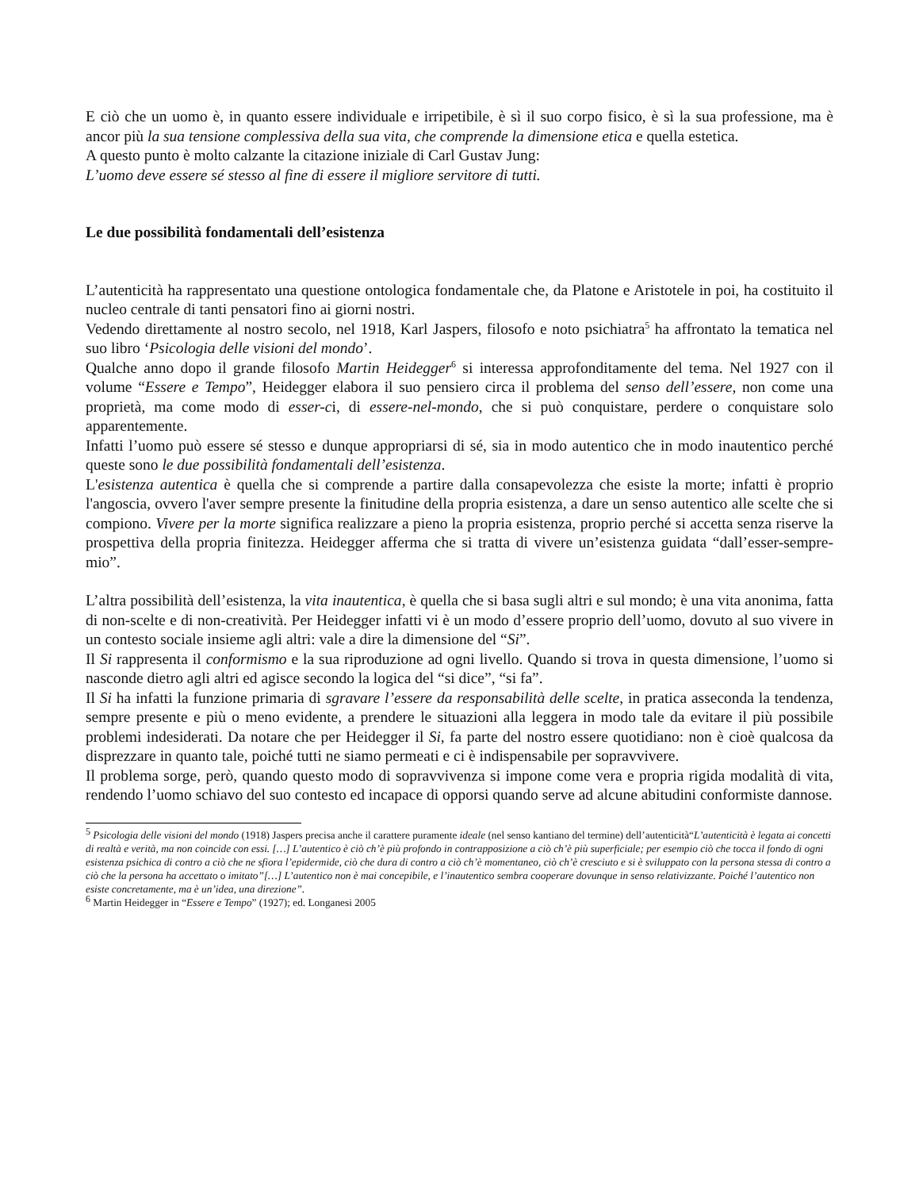E ciò che un uomo è, in quanto essere individuale e irripetibile, è sì il suo corpo fisico, è sì la sua professione, ma è ancor più la sua tensione complessiva della sua vita, che comprende la dimensione etica e quella estetica.
A questo punto è molto calzante la citazione iniziale di Carl Gustav Jung:
L’uomo deve essere sé stesso al fine di essere il migliore servitore di tutti.
Le due possibilità fondamentali dell’esistenza
L’autenticità ha rappresentato una questione ontologica fondamentale che, da Platone e Aristotele in poi, ha costituito il nucleo centrale di tanti pensatori fino ai giorni nostri.
Vedendo direttamente al nostro secolo, nel 1918, Karl Jaspers, filosofo e noto psichiatra<sup>5</sup> ha affrontato la tematica nel suo libro ‘Psicologia delle visioni del mondo’.
Qualche anno dopo il grande filosofo Martin Heidegger<sup>6</sup> si interessa approfonditamente del tema. Nel 1927 con il volume “Essere e Tempo”, Heidegger elabora il suo pensiero circa il problema del senso dell’essere, non come una proprietà, ma come modo di esser-ci, di essere-nel-mondo, che si può conquistare, perdere o conquistare solo apparentemente.
Infatti l’uomo può essere sé stesso e dunque appropriarsi di sé, sia in modo autentico che in modo inautentico perché queste sono le due possibilità fondamentali dell’esistenza.
L'esistenza autentica è quella che si comprende a partire dalla consapevolezza che esiste la morte; infatti è proprio l'angoscia, ovvero l'aver sempre presente la finitudine della propria esistenza, a dare un senso autentico alle scelte che si compiono. Vivere per la morte significa realizzare a pieno la propria esistenza, proprio perché si accetta senza riserve la prospettiva della propria finitezza. Heidegger afferma che si tratta di vivere un’esistenza guidata “dall’esser-sempre-mio”.
L’altra possibilità dell’esistenza, la vita inautentica, è quella che si basa sugli altri e sul mondo; è una vita anonima, fatta di non-scelte e di non-creatività. Per Heidegger infatti vi è un modo d’essere proprio dell’uomo, dovuto al suo vivere in un contesto sociale insieme agli altri: vale a dire la dimensione del “Si”.
Il Si rappresenta il conformismo e la sua riproduzione ad ogni livello. Quando si trova in questa dimensione, l’uomo si nasconde dietro agli altri ed agisce secondo la logica del “si dice”, “si fa”.
Il Si ha infatti la funzione primaria di sgravare l’essere da responsabilità delle scelte, in pratica asseconda la tendenza, sempre presente e più o meno evidente, a prendere le situazioni alla leggera in modo tale da evitare il più possibile problemi indesiderati. Da notare che per Heidegger il Si, fa parte del nostro essere quotidiano: non è cioè qualcosa da disprezzare in quanto tale, poiché tutti ne siamo permeati e ci è indispensabile per sopravvivere.
Il problema sorge, però, quando questo modo di sopravvivenza si impone come vera e propria rigida modalità di vita, rendendo l’uomo schiavo del suo contesto ed incapace di opporsi quando serve ad alcune abitudini conformiste dannose.
<sup>5</sup> Psicologia delle visioni del mondo (1918) Jaspers precisa anche il carattere puramente ideale (nel senso kantiano del termine) dell’autenticità“L’autenticità è legata ai concetti di realtà e verità, ma non coincide con essi. […] L’autentico è ciò ch’è più profondo in contrapposizione a ciò ch’è più superficiale; per esempio ciò che tocca il fondo di ogni esistenza psichica di contro a ciò che ne sfiora l’epidermide, ciò che dura di contro a ciò ch’è momentaneo, ciò ch’è cresciuto e si è sviluppato con la persona stessa di contro a ciò che la persona ha accettato o imitato”[…] L’autentico non è mai concepibile, e l’inautentico sembra cooperare dovunque in senso relativizzante. Poiché l’autentico non esiste concretamente, ma è un’idea, una direzione”.
<sup>6</sup> Martin Heidegger in “Essere e Tempo” (1927); ed. Longanesi 2005